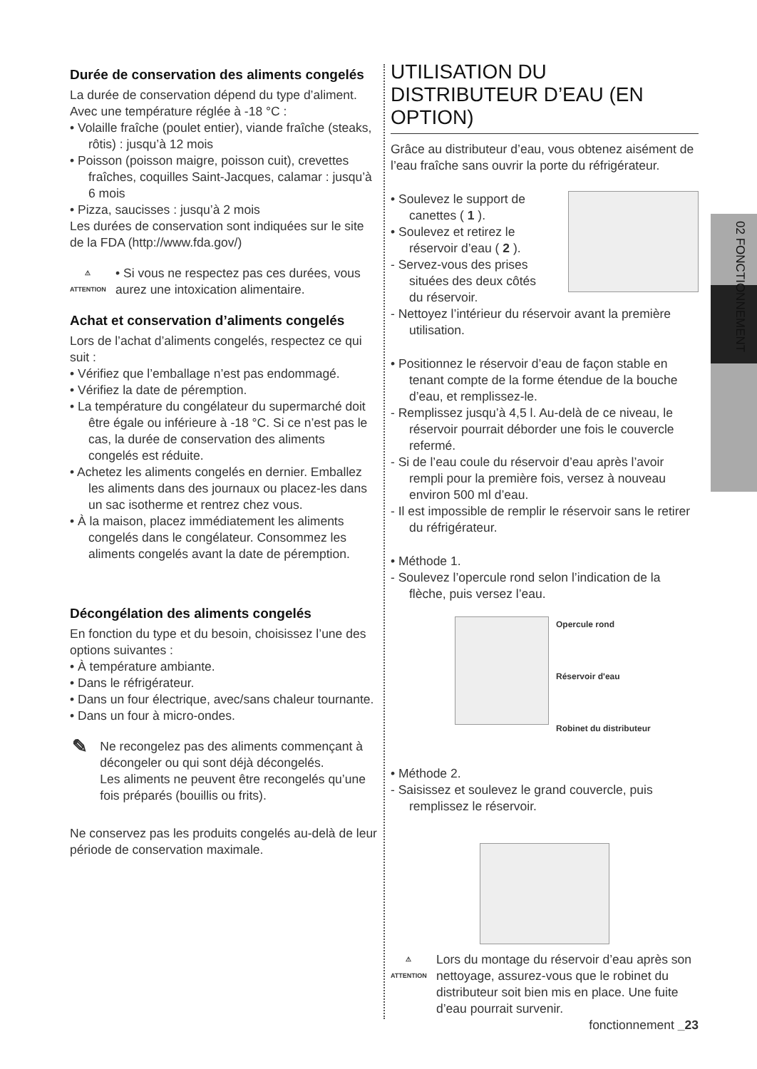02 FONCTIONNEMENT
Durée de conservation des aliments congelés
La durée de conservation dépend du type d’aliment. Avec une température réglée à -18 °C :
• Volaille fraîche (poulet entier), viande fraîche (steaks, rôtis) : jusqu’à 12 mois
• Poisson (poisson maigre, poisson cuit), crevettes fraîches, coquilles Saint-Jacques, calamar : jusqu’à 6 mois
• Pizza, saucisses : jusqu’à 2 mois
Les durées de conservation sont indiquées sur le site de la FDA (http://www.fda.gov/)
⚠
ATTENTION
• Si vous ne respectez pas ces durées, vous aurez une intoxication alimentaire.
Achat et conservation d’aliments congelés
Lors de l’achat d’aliments congelés, respectez ce qui suit :
• Vérifiez que l’emballage n’est pas endommagé.
• Vérifiez la date de péremption.
• La température du congélateur du supermarché doit être égale ou inférieure à -18 °C. Si ce n’est pas le cas, la durée de conservation des aliments congelés est réduite.
• Achetez les aliments congelés en dernier. Emballez les aliments dans des journaux ou placez-les dans un sac isotherme et rentrez chez vous.
• À la maison, placez immédiatement les aliments congelés dans le congélateur. Consommez les aliments congelés avant la date de péremption.
Décongélation des aliments congelés
En fonction du type et du besoin, choisissez l’une des options suivantes :
• À température ambiante.
• Dans le réfrigérateur.
• Dans un four électrique, avec/sans chaleur tournante.
• Dans un four à micro-ondes.
✎
Ne recongelez pas des aliments commençant à décongeler ou qui sont déjà décongelés.
Les aliments ne peuvent être recongelés qu’une fois préparés (bouillis ou frits).
Ne conservez pas les produits congelés au-delà de leur période de conservation maximale.
UTILISATION DU DISTRIBUTEUR D’EAU (EN OPTION)
Grâce au distributeur d’eau, vous obtenez aisément de l’eau fraîche sans ouvrir la porte du réfrigérateur.
• Soulevez le support de canettes ( 1 ).
• Soulevez et retirez le réservoir d’eau ( 2 ).
- Servez-vous des prises situées des deux côtés du réservoir.
- Nettoyez l’intérieur du réservoir avant la première utilisation.
• Positionnez le réservoir d’eau de façon stable en tenant compte de la forme étendue de la bouche d’eau, et remplissez-le.
- Remplissez jusqu’à 4,5 l. Au-delà de ce niveau, le réservoir pourrait déborder une fois le couvercle refermé.
- Si de l’eau coule du réservoir d’eau après l’avoir rempli pour la première fois, versez à nouveau environ 500 ml d’eau.
- Il est impossible de remplir le réservoir sans le retirer du réfrigérateur.
• Méthode 1.
- Soulevez l’opercule rond selon l’indication de la flèche, puis versez l’eau.
Opercule rond
Réservoir d'eau
Robinet du distributeur
• Méthode 2.
- Saisissez et soulevez le grand couvercle, puis remplissez le réservoir.
⚠
ATTENTION
Lors du montage du réservoir d’eau après son nettoyage, assurez-vous que le robinet du distributeur soit bien mis en place. Une fuite d’eau pourrait survenir.
fonctionnement _23